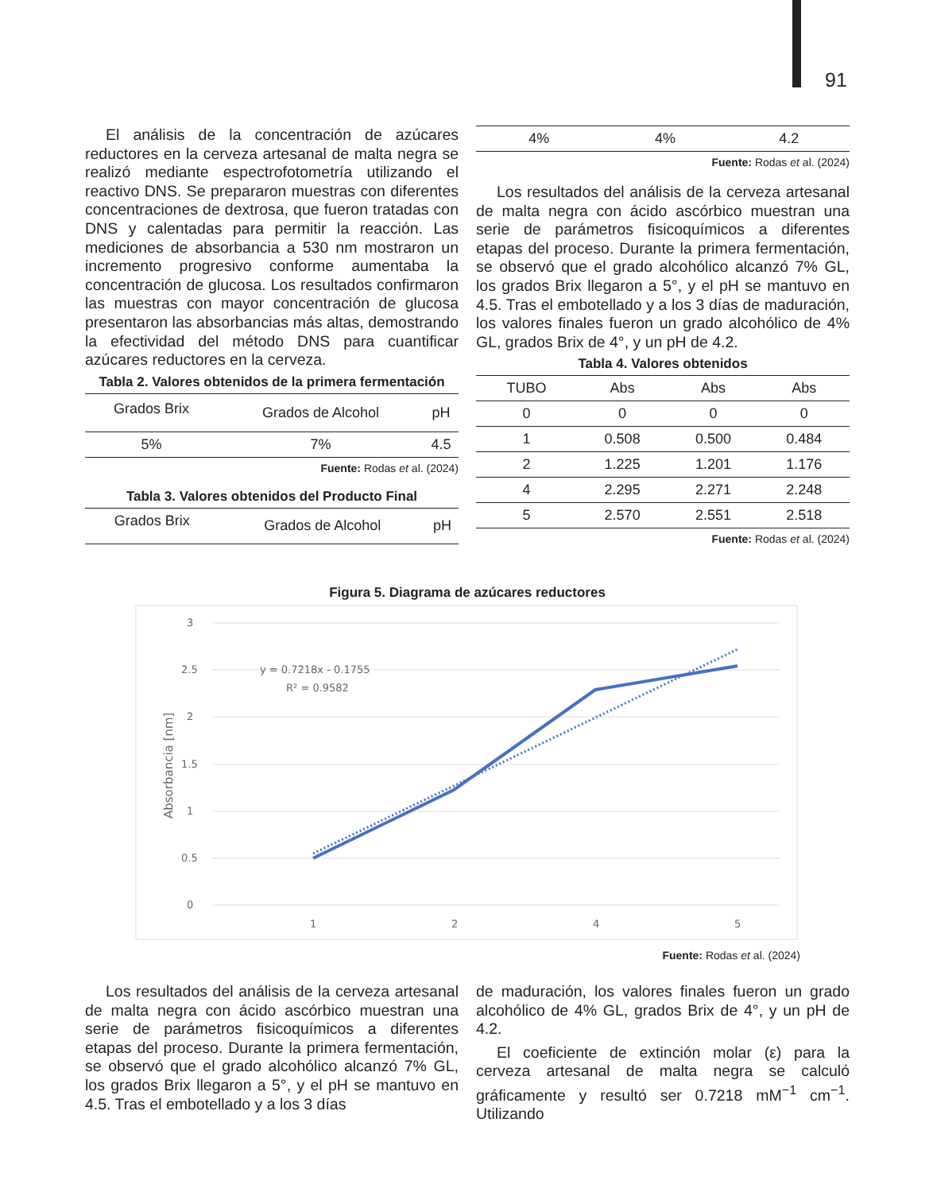91
El análisis de la concentración de azúcares reductores en la cerveza artesanal de malta negra se realizó mediante espectrofotometría utilizando el reactivo DNS. Se prepararon muestras con diferentes concentraciones de dextrosa, que fueron tratadas con DNS y calentadas para permitir la reacción. Las mediciones de absorbancia a 530 nm mostraron un incremento progresivo conforme aumentaba la concentración de glucosa. Los resultados confirmaron las muestras con mayor concentración de glucosa presentaron las absorbancias más altas, demostrando la efectividad del método DNS para cuantificar azúcares reductores en la cerveza.
Tabla 2. Valores obtenidos de la primera fermentación
| Grados Brix | Grados de Alcohol | pH |
| --- | --- | --- |
| 5% | 7% | 4.5 |
Fuente: Rodas et al. (2024)
Tabla 3. Valores obtenidos del Producto Final
| Grados Brix | Grados de Alcohol | pH |
| --- | --- | --- |
| 4% | 4% | 4.2 |
Fuente: Rodas et al. (2024)
Los resultados del análisis de la cerveza artesanal de malta negra con ácido ascórbico muestran una serie de parámetros fisicoquímicos a diferentes etapas del proceso. Durante la primera fermentación, se observó que el grado alcohólico alcanzó 7% GL, los grados Brix llegaron a 5°, y el pH se mantuvo en 4.5. Tras el embotellado y a los 3 días de maduración, los valores finales fueron un grado alcohólico de 4% GL, grados Brix de 4°, y un pH de 4.2.
Tabla 4. Valores obtenidos
| TUBO | Abs | Abs | Abs |
| --- | --- | --- | --- |
| 0 | 0 | 0 | 0 |
| 1 | 0.508 | 0.500 | 0.484 |
| 2 | 1.225 | 1.201 | 1.176 |
| 4 | 2.295 | 2.271 | 2.248 |
| 5 | 2.570 | 2.551 | 2.518 |
Fuente: Rodas et al. (2024)
Figura 5. Diagrama de azúcares reductores
3
2.5
2
1.5
1
0.5
0
1
2
4
5
Absorbancia [nm]
y = 0.7218x - 0.1755
R² = 0.9582
Fuente: Rodas et al. (2024)
Los resultados del análisis de la cerveza artesanal de malta negra con ácido ascórbico muestran una serie de parámetros fisicoquímicos a diferentes etapas del proceso. Durante la primera fermentación, se observó que el grado alcohólico alcanzó 7% GL, los grados Brix llegaron a 5°, y el pH se mantuvo en 4.5. Tras el embotellado y a los 3 días
de maduración, los valores finales fueron un grado alcohólico de 4% GL, grados Brix de 4°, y un pH de 4.2.
El coeficiente de extinción molar (ε) para la cerveza artesanal de malta negra se calculó gráficamente y resultó ser 0.7218 mM<sup>−1</sup> cm<sup>−1</sup>. Utilizando